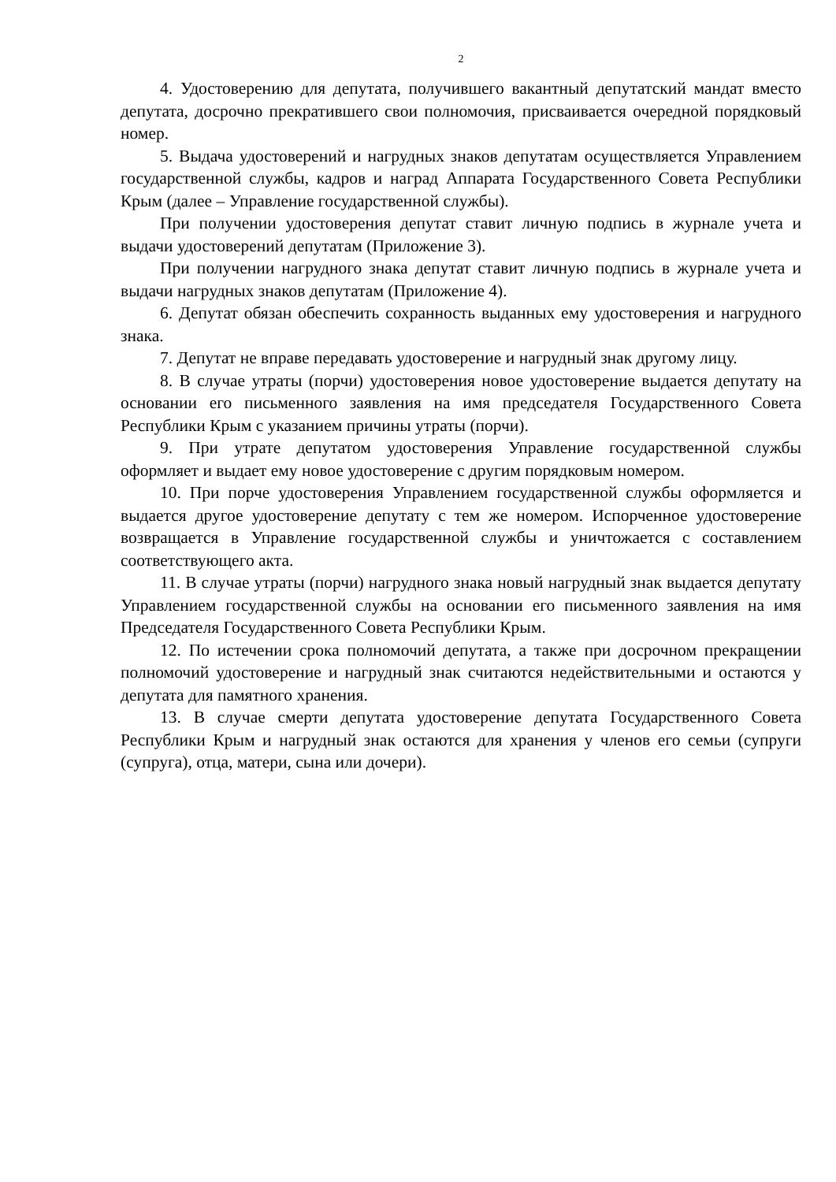2
4. Удостоверению для депутата, получившего вакантный депутатский мандат вместо депутата, досрочно прекратившего свои полномочия, присваивается очередной порядковый номер.
5. Выдача удостоверений и нагрудных знаков депутатам осуществляется Управлением государственной службы, кадров и наград Аппарата Государственного Совета Республики Крым (далее – Управление государственной службы).
При получении удостоверения депутат ставит личную подпись в журнале учета и выдачи удостоверений депутатам (Приложение 3).
При получении нагрудного знака депутат ставит личную подпись в журнале учета и выдачи нагрудных знаков депутатам (Приложение 4).
6. Депутат обязан обеспечить сохранность выданных ему удостоверения и нагрудного знака.
7. Депутат не вправе передавать удостоверение и нагрудный знак другому лицу.
8. В случае утраты (порчи) удостоверения новое удостоверение выдается депутату на основании его письменного заявления на имя председателя Государственного Совета Республики Крым с указанием причины утраты (порчи).
9. При утрате депутатом удостоверения Управление государственной службы оформляет и выдает ему новое удостоверение с другим порядковым номером.
10. При порче удостоверения Управлением государственной службы оформляется и выдается другое удостоверение депутату с тем же номером. Испорченное удостоверение возвращается в Управление государственной службы и уничтожается с составлением соответствующего акта.
11. В случае утраты (порчи) нагрудного знака новый нагрудный знак выдается депутату Управлением государственной службы на основании его письменного заявления на имя Председателя Государственного Совета Республики Крым.
12. По истечении срока полномочий депутата, а также при досрочном прекращении полномочий удостоверение и нагрудный знак считаются недействительными и остаются у депутата для памятного хранения.
13. В случае смерти депутата удостоверение депутата Государственного Совета Республики Крым и нагрудный знак остаются для хранения у членов его семьи (супруги (супруга), отца, матери, сына или дочери).